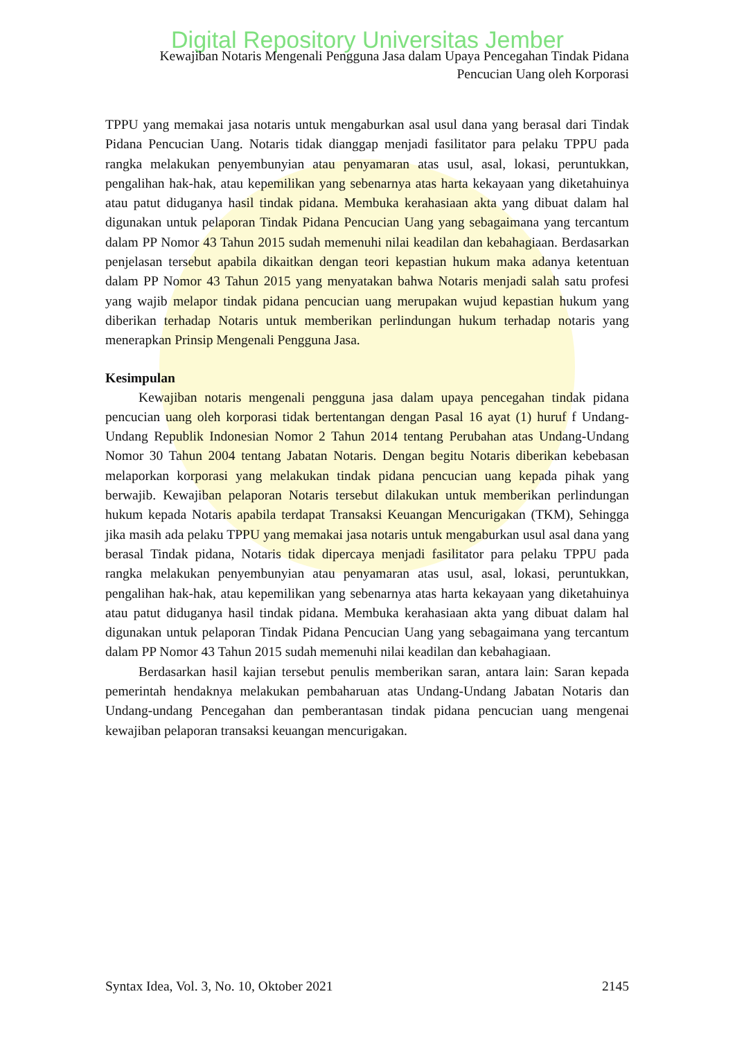Digital Repository Universitas Jember
Kewajiban Notaris Mengenali Pengguna Jasa dalam Upaya Pencegahan Tindak Pidana
Pencucian Uang oleh Korporasi
TPPU yang memakai jasa notaris untuk mengaburkan asal usul dana yang berasal dari Tindak Pidana Pencucian Uang. Notaris tidak dianggap menjadi fasilitator para pelaku TPPU pada rangka melakukan penyembunyian atau penyamaran atas usul, asal, lokasi, peruntukkan, pengalihan hak-hak, atau kepemilikan yang sebenarnya atas harta kekayaan yang diketahuinya atau patut diduganya hasil tindak pidana. Membuka kerahasiaan akta yang dibuat dalam hal digunakan untuk pelaporan Tindak Pidana Pencucian Uang yang sebagaimana yang tercantum dalam PP Nomor 43 Tahun 2015 sudah memenuhi nilai keadilan dan kebahagiaan. Berdasarkan penjelasan tersebut apabila dikaitkan dengan teori kepastian hukum maka adanya ketentuan dalam PP Nomor 43 Tahun 2015 yang menyatakan bahwa Notaris menjadi salah satu profesi yang wajib melapor tindak pidana pencucian uang merupakan wujud kepastian hukum yang diberikan terhadap Notaris untuk memberikan perlindungan hukum terhadap notaris yang menerapkan Prinsip Mengenali Pengguna Jasa.
Kesimpulan
Kewajiban notaris mengenali pengguna jasa dalam upaya pencegahan tindak pidana pencucian uang oleh korporasi tidak bertentangan dengan Pasal 16 ayat (1) huruf f Undang-Undang Republik Indonesian Nomor 2 Tahun 2014 tentang Perubahan atas Undang-Undang Nomor 30 Tahun 2004 tentang Jabatan Notaris. Dengan begitu Notaris diberikan kebebasan melaporkan korporasi yang melakukan tindak pidana pencucian uang kepada pihak yang berwajib. Kewajiban pelaporan Notaris tersebut dilakukan untuk memberikan perlindungan hukum kepada Notaris apabila terdapat Transaksi Keuangan Mencurigakan (TKM), Sehingga jika masih ada pelaku TPPU yang memakai jasa notaris untuk mengaburkan usul asal dana yang berasal Tindak pidana, Notaris tidak dipercaya menjadi fasilitator para pelaku TPPU pada rangka melakukan penyembunyian atau penyamaran atas usul, asal, lokasi, peruntukkan, pengalihan hak-hak, atau kepemilikan yang sebenarnya atas harta kekayaan yang diketahuinya atau patut diduganya hasil tindak pidana. Membuka kerahasiaan akta yang dibuat dalam hal digunakan untuk pelaporan Tindak Pidana Pencucian Uang yang sebagaimana yang tercantum dalam PP Nomor 43 Tahun 2015 sudah memenuhi nilai keadilan dan kebahagiaan.
Berdasarkan hasil kajian tersebut penulis memberikan saran, antara lain: Saran kepada pemerintah hendaknya melakukan pembaharuan atas Undang-Undang Jabatan Notaris dan Undang-undang Pencegahan dan pemberantasan tindak pidana pencucian uang mengenai kewajiban pelaporan transaksi keuangan mencurigakan.
Syntax Idea, Vol. 3, No. 10, Oktober 2021 2145